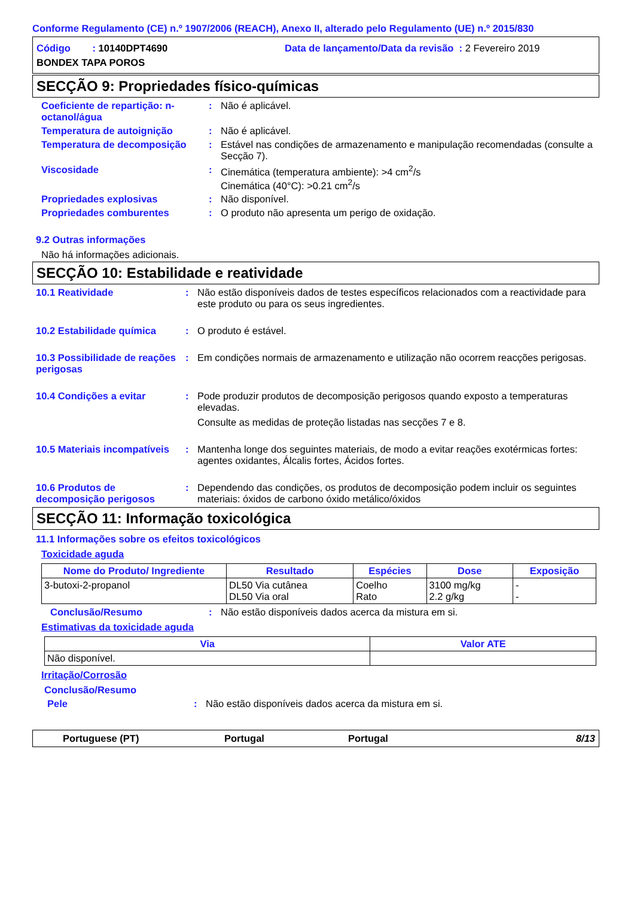Conforme Regulamento (CE) n.º 1907/2006 (REACH), Anexo II, alterado pelo Regulamento (UE) n.º 2015/830
Código : 10140DPT4690 Data de lançamento/Data da revisão : 2 Fevereiro 2019
BONDEX TAPA POROS
SECÇÃO 9: Propriedades físico-químicas
Coeficiente de repartição: n-octanol/água
: Não é aplicável.
Temperatura de autoignição : Não é aplicável.
Temperatura de decomposição : Estável nas condições de armazenamento e manipulação recomendadas (consulte a Secção 7).
Viscosidade : Cinemática (temperatura ambiente): >4 cm<sup>2</sup>/s
Cinemática (40°C): >0.21 cm<sup>2</sup>/s
Propriedades explosivas : Não disponível.
Propriedades comburentes : O produto não apresenta um perigo de oxidação.
9.2 Outras informações
Não há informações adicionais.
SECÇÃO 10: Estabilidade e reatividade
10.1 Reatividade : Não estão disponíveis dados de testes específicos relacionados com a reactividade para este produto ou para os seus ingredientes.
10.2 Estabilidade química : O produto é estável.
10.3 Possibilidade de reações perigosas
: Em condições normais de armazenamento e utilização não ocorrem reacções perigosas.
10.4 Condições a evitar : Pode produzir produtos de decomposição perigosos quando exposto a temperaturas elevadas.
Consulte as medidas de proteção listadas nas secções 7 e 8.
10.5 Materiais incompatíveis
: Mantenha longe dos seguintes materiais, de modo a evitar reações exotérmicas fortes: agentes oxidantes, Álcalis fortes, Ácidos fortes.
10.6 Produtos de decomposição perigosos
: Dependendo das condições, os produtos de decomposição podem incluir os seguintes materiais: óxidos de carbono óxido metálico/óxidos
SECÇÃO 11: Informação toxicológica
11.1 Informações sobre os efeitos toxicológicos
Toxicidade aguda
| Nome do Produto/ Ingrediente | Resultado | Espécies | Dose | Exposição |
| --- | --- | --- | --- | --- |
| 3-butoxi-2-propanol | DL50 Via cutânea DL50 Via oral | Coelho Rato | 3100 mg/kg 2.2 g/kg | - - |
Conclusão/Resumo : Não estão disponíveis dados acerca da mistura em si.
Estimativas da toxicidade aguda
| Via | Valor ATE |
| --- | --- |
| Não disponível. | |
Irritação/Corrosão
Conclusão/Resumo
Pele : Não estão disponíveis dados acerca da mistura em si.
Portuguese (PT) Portugal Portugal 8/13